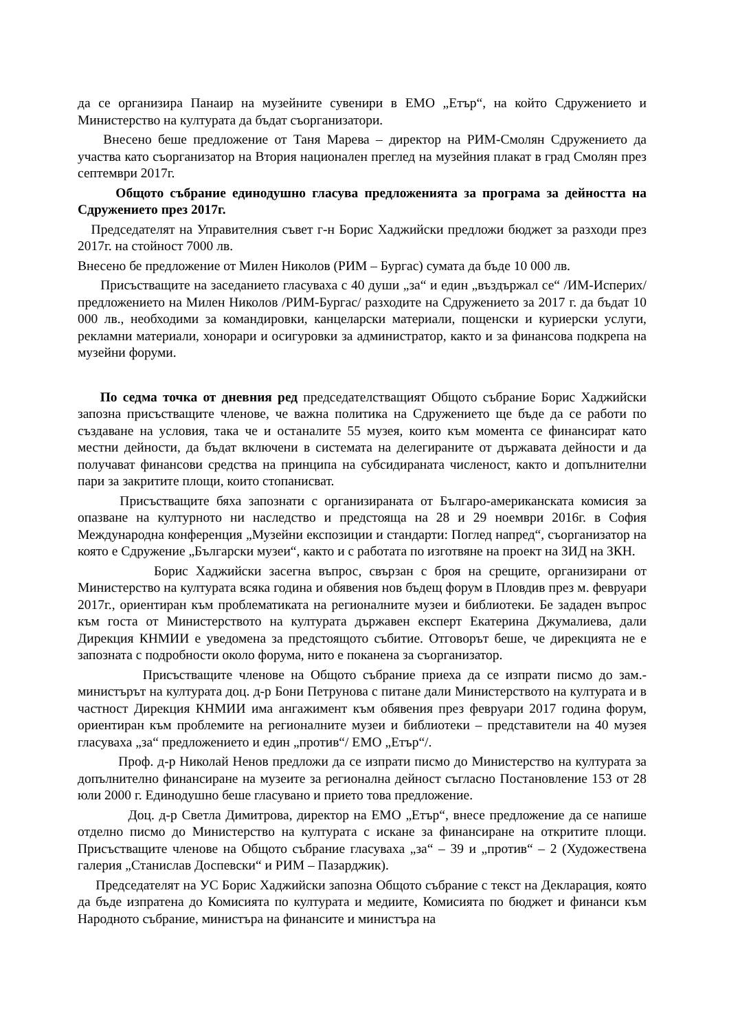да се организира Панаир на музейните сувенири в ЕМО „Етър“, на който Сдружението и Министерство на културата да бъдат съорганизатори.
Внесено беше предложение от Таня Марева – директор на РИМ-Смолян Сдружението да участва като съорганизатор на Втория национален преглед на музейния плакат в град Смолян през септември 2017г.
Общото събрание единодушно гласува предложенията за програма за дейността на Сдружението през 2017г.
Председателят на Управителния съвет г-н Борис Хаджийски предложи бюджет за разходи през 2017г. на стойност 7000 лв.
Внесено бе предложение от Милен Николов (РИМ – Бургас) сумата да бъде 10 000 лв.
Присъстващите на заседанието гласуваха с 40 души „за“ и един „въздържал се“ /ИМ-Исперих/ предложението на Милен Николов /РИМ-Бургас/ разходите на Сдружението за 2017 г. да бъдат 10 000 лв., необходими за командировки, канцеларски материали, пощенски и куриерски услуги, рекламни материали, хонорари и осигуровки за администратор, както и за финансова подкрепа на музейни форуми.
По седма точка от дневния ред председателстващият Общото събрание Борис Хаджийски запозна присъстващите членове, че важна политика на Сдружението ще бъде да се работи по създаване на условия, така че и останалите 55 музея, които към момента се финансират като местни дейности, да бъдат включени в системата на делегираните от държавата дейности и да получават финансови средства на принципа на субсидираната численост, както и допълнителни пари за закритите площи, които стопанисват.
Присъстващите бяха запознати с организираната от Българо-американската комисия за опазване на културното ни наследство и предстояща на 28 и 29 ноември 2016г. в София Международна конференция „Музейни експозиции и стандарти: Поглед напред“, съорганизатор на която е Сдружение „Български музеи“, както и с работата по изготвяне на проект на ЗИД на ЗКН.
Борис Хаджийски засегна въпрос, свързан с броя на срещите, организирани от Министерство на културата всяка година и обявения нов бъдещ форум в Пловдив през м. февруари 2017г., ориентиран към проблематиката на регионалните музеи и библиотеки. Бе зададен въпрос към госта от Министерството на културата държавен експерт Екатерина Джумалиева, дали Дирекция КНМИИ е уведомена за предстоящото събитие. Отговорът беше, че дирекцията не е запозната с подробности около форума, нито е поканена за съорганизатор.
Присъстващите членове на Общото събрание приеха да се изпрати писмо до зам.-министърът на културата доц. д-р Бони Петрунова с питане дали Министерството на културата и в частност Дирекция КНМИИ има ангажимент към обявения през февруари 2017 година форум, ориентиран към проблемите на регионалните музеи и библиотеки – представители на 40 музея гласуваха „за“ предложението и един „против“/ ЕМО „Етър“/.
Проф. д-р Николай Ненов предложи да се изпрати писмо до Министерство на културата за допълнително финансиране на музеите за регионална дейност съгласно Постановление 153 от 28 юли 2000 г. Единодушно беше гласувано и прието това предложение.
Доц. д-р Светла Димитрова, директор на ЕМО „Етър“, внесе предложение да се напише отделно писмо до Министерство на културата с искане за финансиране на откритите площи. Присъстващите членове на Общото събрание гласуваха „за“ – 39 и „против“ – 2 (Художествена галерия „Станислав Доспевски“ и РИМ – Пазарджик).
Председателят на УС Борис Хаджийски запозна Общото събрание с текст на Декларация, която да бъде изпратена до Комисията по културата и медиите, Комисията по бюджет и финанси към Народното събрание, министъра на финансите и министъра на